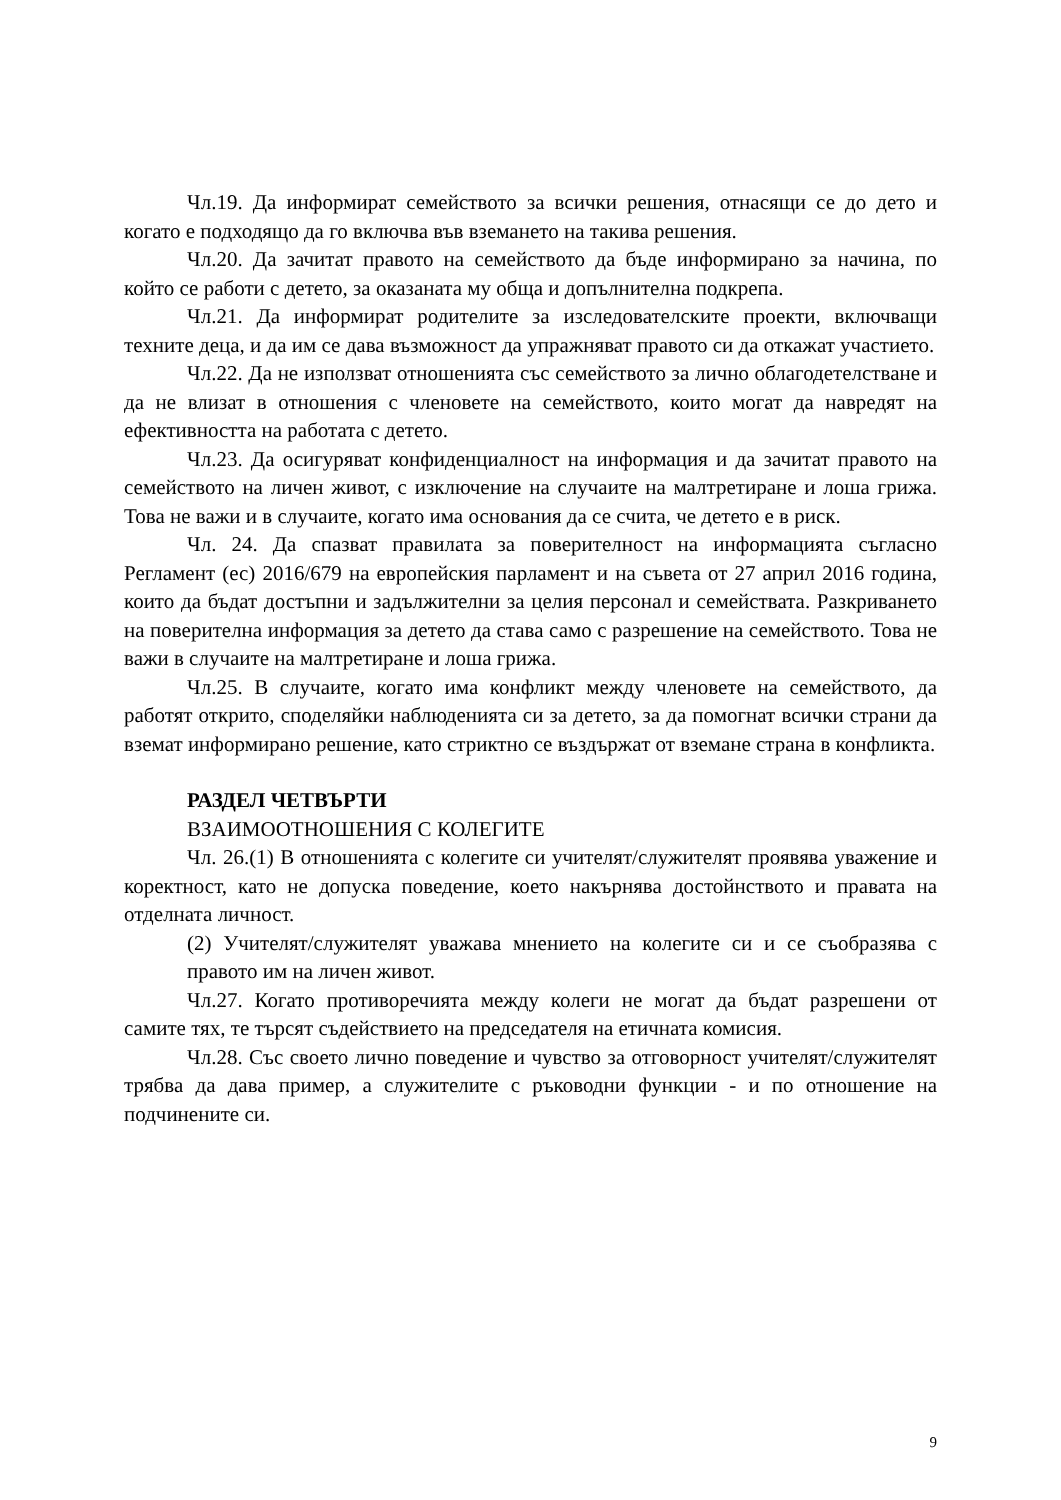Чл.19. Да информират семейството за всички решения, отнасящи се до дето и когато е подходящо да го включва във вземането на такива решения.
Чл.20. Да зачитат правото на семейството да бъде информирано за начина, по който се работи с детето, за оказаната му обща и допълнителна подкрепа.
Чл.21. Да информират родителите за изследователските проекти, включващи техните деца, и да им се дава възможност да упражняват правото си да откажат участието.
Чл.22. Да не използват отношенията със семейството за лично облагодетелстване и да не влизат в отношения с членовете на семейството, които могат да навредят на ефективността на работата с детето.
Чл.23. Да осигуряват конфиденциалност на информация и да зачитат правото на семейството на личен живот, с изключение на случаите на малтретиране и лоша грижа. Това не важи и в случаите, когато има основания да се счита, че детето е в риск.
Чл. 24. Да спазват правилата за поверителност на информацията съгласно Регламент (ес) 2016/679 на европейския парламент и на съвета от 27 април 2016 година, които да бъдат достъпни и задължителни за целия персонал и семействата. Разкриването на поверителна информация за детето да става само с разрешение на семейството. Това не важи в случаите на малтретиране и лоша грижа.
Чл.25. В случаите, когато има конфликт между членовете на семейството, да работят открито, споделяйки наблюденията си за детето, за да помогнат всички страни да вземат информирано решение, като стриктно се въздържат от вземане страна в конфликта.
РАЗДЕЛ ЧЕТВЪРТИ
ВЗАИМООТНОШЕНИЯ С КОЛЕГИТЕ
Чл. 26.(1) В отношенията с колегите си учителят/служителят проявява уважение и коректност, като не допуска поведение, което накърнява достойнството и правата на отделната личност.
(2) Учителят/служителят уважава мнението на колегите си и се съобразява с правото им на личен живот.
Чл.27. Когато противоречията между колеги не могат да бъдат разрешени от самите тях, те търсят съдействието на председателя на етичната комисия.
Чл.28. Със своето лично поведение и чувство за отговорност учителят/служителят трябва да дава пример, а служителите с ръководни функции - и по отношение на подчинените си.
9